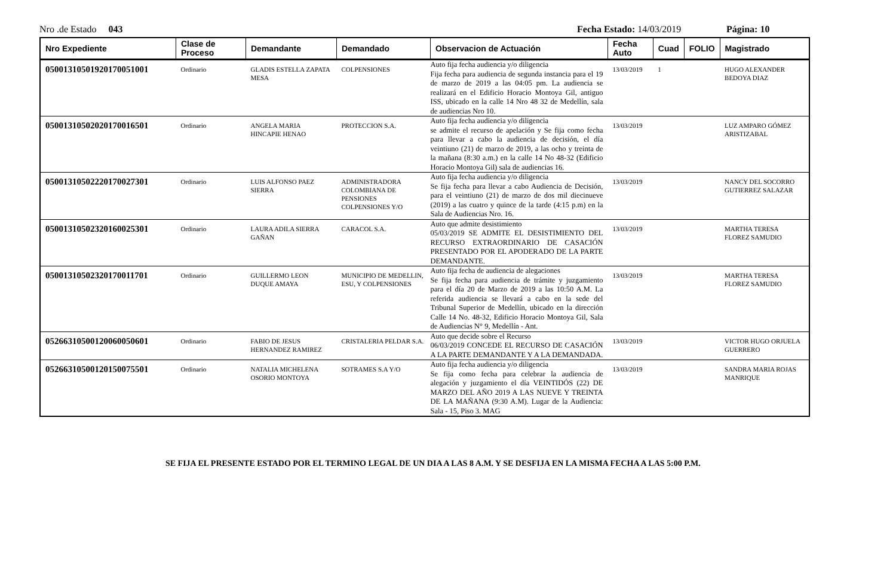Nro .de Estado 043 Fecha Estado: 14/03/2019 Página: 10
| Nro Expediente | Clase de Proceso | Demandante | Demandado | Observacion de Actuación | Fecha Auto | Cuad | FOLIO | Magistrado |
| --- | --- | --- | --- | --- | --- | --- | --- | --- |
| 05001310501920170051001 | Ordinario | GLADIS ESTELLA ZAPATA MESA | COLPENSIONES | Auto fija fecha audiencia y/o diligencia Fija fecha para audiencia de segunda instancia para el 19 de marzo de 2019 a las 04:05 pm. La audiencia se realizará en el Edificio Horacio Montoya Gil, antiguo ISS, ubicado en la calle 14 Nro 48 32 de Medellín, sala de audiencias Nro 10. | 13/03/2019 | 1 | | HUGO ALEXANDER BEDOYA DIAZ |
| 05001310502020170016501 | Ordinario | ANGELA MARIA HINCAPIE HENAO | PROTECCION S.A. | Auto fija fecha audiencia y/o diligencia se admite el recurso de apelación y Se fija como fecha para llevar a cabo la audiencia de decisión, el día veintiuno (21) de marzo de 2019, a las ocho y treinta de la mañana (8:30 a.m.) en la calle 14 No 48-32 (Edificio Horacio Montoya Gil) sala de audiencias 16. | 13/03/2019 | | | LUZ AMPARO GÓMEZ ARISTIZABAL |
| 05001310502220170027301 | Ordinario | LUIS ALFONSO PAEZ SIERRA | ADMINISTRADORA COLOMBIANA DE PENSIONES COLPENSIONES Y/O | Auto fija fecha audiencia y/o diligencia Se fija fecha para llevar a cabo Audiencia de Decisión, para el veintiuno (21) de marzo de dos mil diecinueve (2019) a las cuatro y quince de la tarde (4:15 p.m) en la Sala de Audiencias Nro. 16. | 13/03/2019 | | | NANCY DEL SOCORRO GUTIERREZ SALAZAR |
| 05001310502320160025301 | Ordinario | LAURA ADILA SIERRA GAÑAN | CARACOL S.A. | Auto que admite desistimiento 05/03/2019 SE ADMITE EL DESISTIMIENTO DEL RECURSO EXTRAORDINARIO DE CASACIÓN PRESENTADO POR EL APODERADO DE LA PARTE DEMANDANTE. | 13/03/2019 | | | MARTHA TERESA FLOREZ SAMUDIO |
| 05001310502320170011701 | Ordinario | GUILLERMO LEON DUQUE AMAYA | MUNICIPIO DE MEDELLIN, ESU, Y COLPENSIONES | Auto fija fecha de audiencia de alegaciones Se fija fecha para audiencia de trámite y juzgamiento para el día 20 de Marzo de 2019 a las 10:50 A.M. La referida audiencia se llevará a cabo en la sede del Tribunal Superior de Medellín, ubicado en la dirección Calle 14 No. 48-32, Edificio Horacio Montoya Gil, Sala de Audiencias N° 9, Medellín - Ant. | 13/03/2019 | | | MARTHA TERESA FLOREZ SAMUDIO |
| 05266310500120060050601 | Ordinario | FABIO DE JESUS HERNANDEZ RAMIREZ | CRISTALERIA PELDAR S.A. | Auto que decide sobre el Recurso 06/03/2019 CONCEDE EL RECURSO DE CASACIÓN A LA PARTE DEMANDANTE Y A LA DEMANDADA. | 13/03/2019 | | | VICTOR HUGO ORJUELA GUERRERO |
| 05266310500120150075501 | Ordinario | NATALIA MICHELENA OSORIO MONTOYA | SOTRAMES S.A Y/O | Auto fija fecha audiencia y/o diligencia Se fija como fecha para celebrar la audiencia de alegación y juzgamiento el día VEINTIDÓS (22) DE MARZO DEL AÑO 2019 A LAS NUEVE Y TREINTA DE LA MAÑANA (9:30 A.M). Lugar de la Audiencia: Sala - 15, Piso 3. MAG | 13/03/2019 | | | SANDRA MARIA ROJAS MANRIQUE |
SE FIJA EL PRESENTE ESTADO POR EL TERMINO LEGAL DE UN DIA A LAS 8 A.M. Y SE DESFIJA EN LA MISMA FECHA A LAS 5:00 P.M.